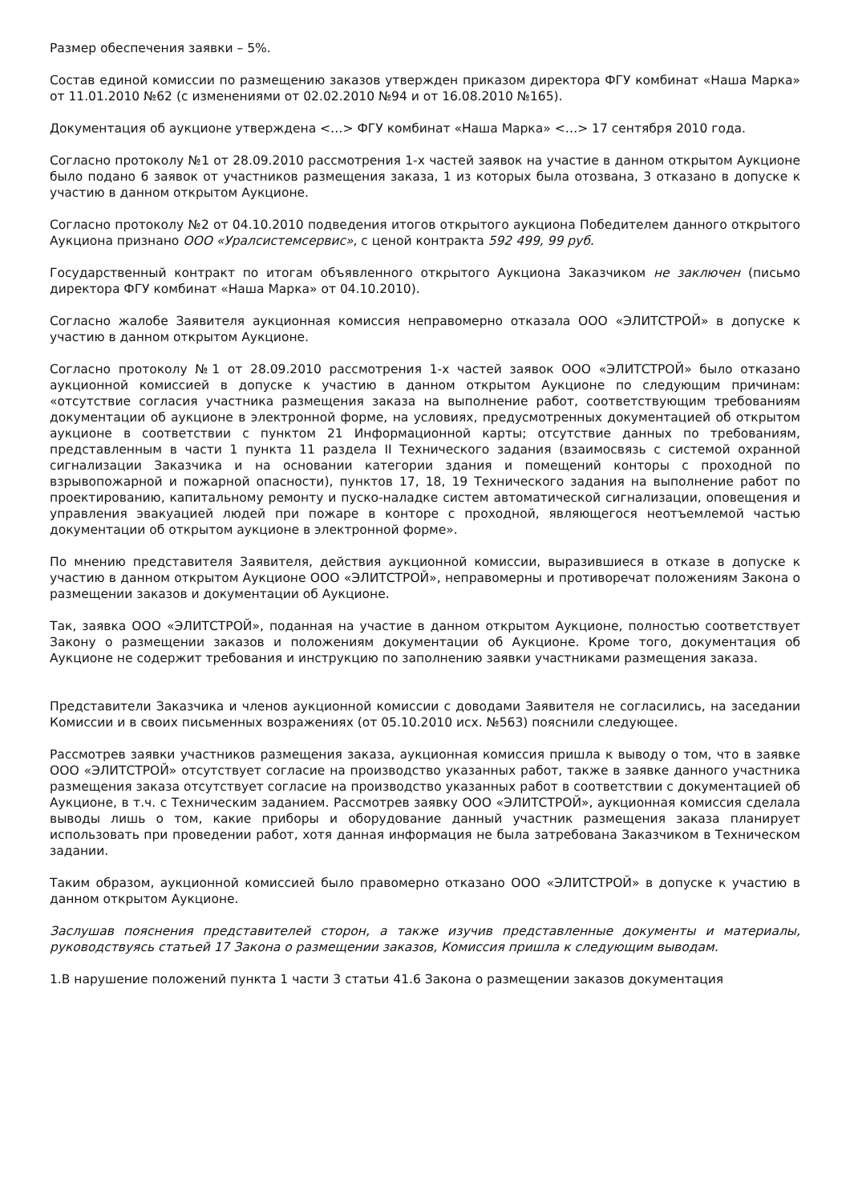Размер обеспечения заявки – 5%.
Состав единой комиссии по размещению заказов утвержден приказом директора ФГУ комбинат «Наша Марка» от 11.01.2010 №62 (с изменениями от 02.02.2010 №94 и от 16.08.2010 №165).
Документация об аукционе утверждена <…> ФГУ комбинат «Наша Марка» <…> 17 сентября 2010 года.
Согласно протоколу №1 от 28.09.2010 рассмотрения 1-х частей заявок на участие в данном открытом Аукционе было подано 6 заявок от участников размещения заказа, 1 из которых была отозвана, 3 отказано в допуске к участию в данном открытом Аукционе.
Согласно протоколу №2 от 04.10.2010 подведения итогов открытого аукциона Победителем данного открытого Аукциона признано ООО «Уралсистемсервис», с ценой контракта 592 499, 99 руб.
Государственный контракт по итогам объявленного открытого Аукциона Заказчиком не заключен (письмо директора ФГУ комбинат «Наша Марка» от 04.10.2010).
Согласно жалобе Заявителя аукционная комиссия неправомерно отказала ООО «ЭЛИТСТРОЙ» в допуске к участию в данном открытом Аукционе.
Согласно протоколу №1 от 28.09.2010 рассмотрения 1-х частей заявок ООО «ЭЛИТСТРОЙ» было отказано аукционной комиссией в допуске к участию в данном открытом Аукционе по следующим причинам: «отсутствие согласия участника размещения заказа на выполнение работ, соответствующим требованиям документации об аукционе в электронной форме, на условиях, предусмотренных документацией об открытом аукционе в соответствии с пунктом 21 Информационной карты; отсутствие данных по требованиям, представленным в части 1 пункта 11 раздела II Технического задания (взаимосвязь с системой охранной сигнализации Заказчика и на основании категории здания и помещений конторы с проходной по взрывопожарной и пожарной опасности), пунктов 17, 18, 19 Технического задания на выполнение работ по проектированию, капитальному ремонту и пуско-наладке систем автоматической сигнализации, оповещения и управления эвакуацией людей при пожаре в конторе с проходной, являющегося неотъемлемой частью документации об открытом аукционе в электронной форме».
По мнению представителя Заявителя, действия аукционной комиссии, выразившиеся в отказе в допуске к участию в данном открытом Аукционе ООО «ЭЛИТСТРОЙ», неправомерны и противоречат положениям Закона о размещении заказов и документации об Аукционе.
Так, заявка ООО «ЭЛИТСТРОЙ», поданная на участие в данном открытом Аукционе, полностью соответствует Закону о размещении заказов и положениям документации об Аукционе. Кроме того, документация об Аукционе не содержит требования и инструкцию по заполнению заявки участниками размещения заказа.
Представители Заказчика и членов аукционной комиссии с доводами Заявителя не согласились, на заседании Комиссии и в своих письменных возражениях (от 05.10.2010 исх. №563) пояснили следующее.
Рассмотрев заявки участников размещения заказа, аукционная комиссия пришла к выводу о том, что в заявке ООО «ЭЛИТСТРОЙ» отсутствует согласие на производство указанных работ, также в заявке данного участника размещения заказа отсутствует согласие на производство указанных работ в соответствии с документацией об Аукционе, в т.ч. с Техническим заданием. Рассмотрев заявку ООО «ЭЛИТСТРОЙ», аукционная комиссия сделала выводы лишь о том, какие приборы и оборудование данный участник размещения заказа планирует использовать при проведении работ, хотя данная информация не была затребована Заказчиком в Техническом задании.
Таким образом, аукционной комиссией было правомерно отказано ООО «ЭЛИТСТРОЙ» в допуске к участию в данном открытом Аукционе.
Заслушав пояснения представителей сторон, а также изучив представленные документы и материалы, руководствуясь статьей 17 Закона о размещении заказов, Комиссия пришла к следующим выводам.
1.В нарушение положений пункта 1 части 3 статьи 41.6 Закона о размещении заказов документация